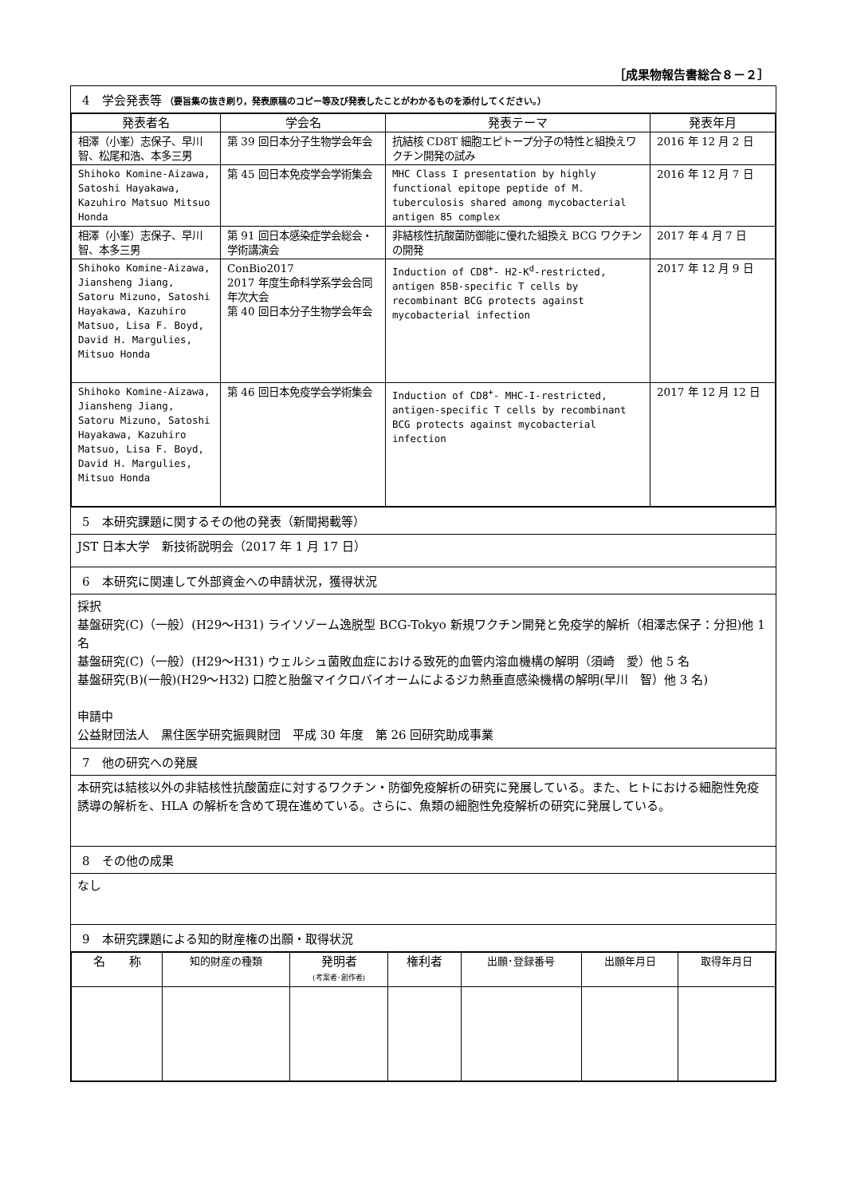［成果物報告書総合８－２］
4　学会発表等 （要旨集の抜き刷り，発表原稿のコピー等及び発表したことがわかるものを添付してください。）
| 発表者名 | 学会名 | 発表テーマ | 発表年月 |
| --- | --- | --- | --- |
| 相澤（小峯）志保子、早川 智、松尾和浩、本多三男 | 第 39 回日本分子生物学会年会 | 抗結核 CD8T 細胞エピトープ分子の特性と組換えワクチン開発の試み | 2016 年 12 月 2 日 |
| Shihoko Komine-Aizawa, Satoshi Hayakawa, Kazuhiro Matsuo Mitsuo Honda | 第 45 回日本免疫学会学術集会 | MHC Class I presentation by highly functional epitope peptide of M. tuberculosis shared among mycobacterial antigen 85 complex | 2016 年 12 月 7 日 |
| 相澤（小峯）志保子、早川 智、本多三男 | 第 91 回日本感染症学会総会・学術講演会 | 非結核性抗酸菌防御能に優れた組換え BCG ワクチンの開発 | 2017 年 4 月 7 日 |
| Shihoko Komine-Aizawa, Jiansheng Jiang, Satoru Mizuno, Satoshi Hayakawa, Kazuhiro Matsuo, Lisa F. Boyd, David H. Margulies, Mitsuo Honda | ConBio2017 2017 年度生命科学系学会合同年次大会 第 40 回日本分子生物学会年会 | Induction of CD8<sup>+</sup>- H2-K<sup>d</sup>-restricted, antigen 85B-specific T cells by recombinant BCG protects against mycobacterial infection | 2017 年 12 月 9 日 |
| Shihoko Komine-Aizawa, Jiansheng Jiang, Satoru Mizuno, Satoshi Hayakawa, Kazuhiro Matsuo, Lisa F. Boyd, David H. Margulies, Mitsuo Honda | 第 46 回日本免疫学会学術集会 | Induction of CD8<sup>+</sup>- MHC-I-restricted, antigen-specific T cells by recombinant BCG protects against mycobacterial infection | 2017 年 12 月 12 日 |
5　本研究課題に関するその他の発表（新聞掲載等）
JST 日本大学　新技術説明会（2017 年 1 月 17 日）
6　本研究に関連して外部資金への申請状況，獲得状況
採択
基盤研究(C)（一般）(H29～H31) ライソゾーム逸脱型 BCG-Tokyo 新規ワクチン開発と免疫学的解析（相澤志保子：分担)他 1 名
基盤研究(C)（一般）(H29～H31) ウェルシュ菌敗血症における致死的血管内溶血機構の解明（須崎　愛）他 5 名
基盤研究(B)(一般)(H29～H32) 口腔と胎盤マイクロバイオームによるジカ熱垂直感染機構の解明(早川　智）他 3 名)
申請中
公益財団法人　黒住医学研究振興財団　平成 30 年度　第 26 回研究助成事業
7　他の研究への発展
本研究は結核以外の非結核性抗酸菌症に対するワクチン・防御免疫解析の研究に発展している。また、ヒトにおける細胞性免疫誘導の解析を、HLA の解析を含めて現在進めている。さらに、魚類の細胞性免疫解析の研究に発展している。
8　その他の成果
なし
9　本研究課題による知的財産権の出願・取得状況
| 名 称 | 知的財産の種類 | 発明者 (考案者･創作者) | 権利者 | 出願･登録番号 | 出願年月日 | 取得年月日 |
| --- | --- | --- | --- | --- | --- | --- |